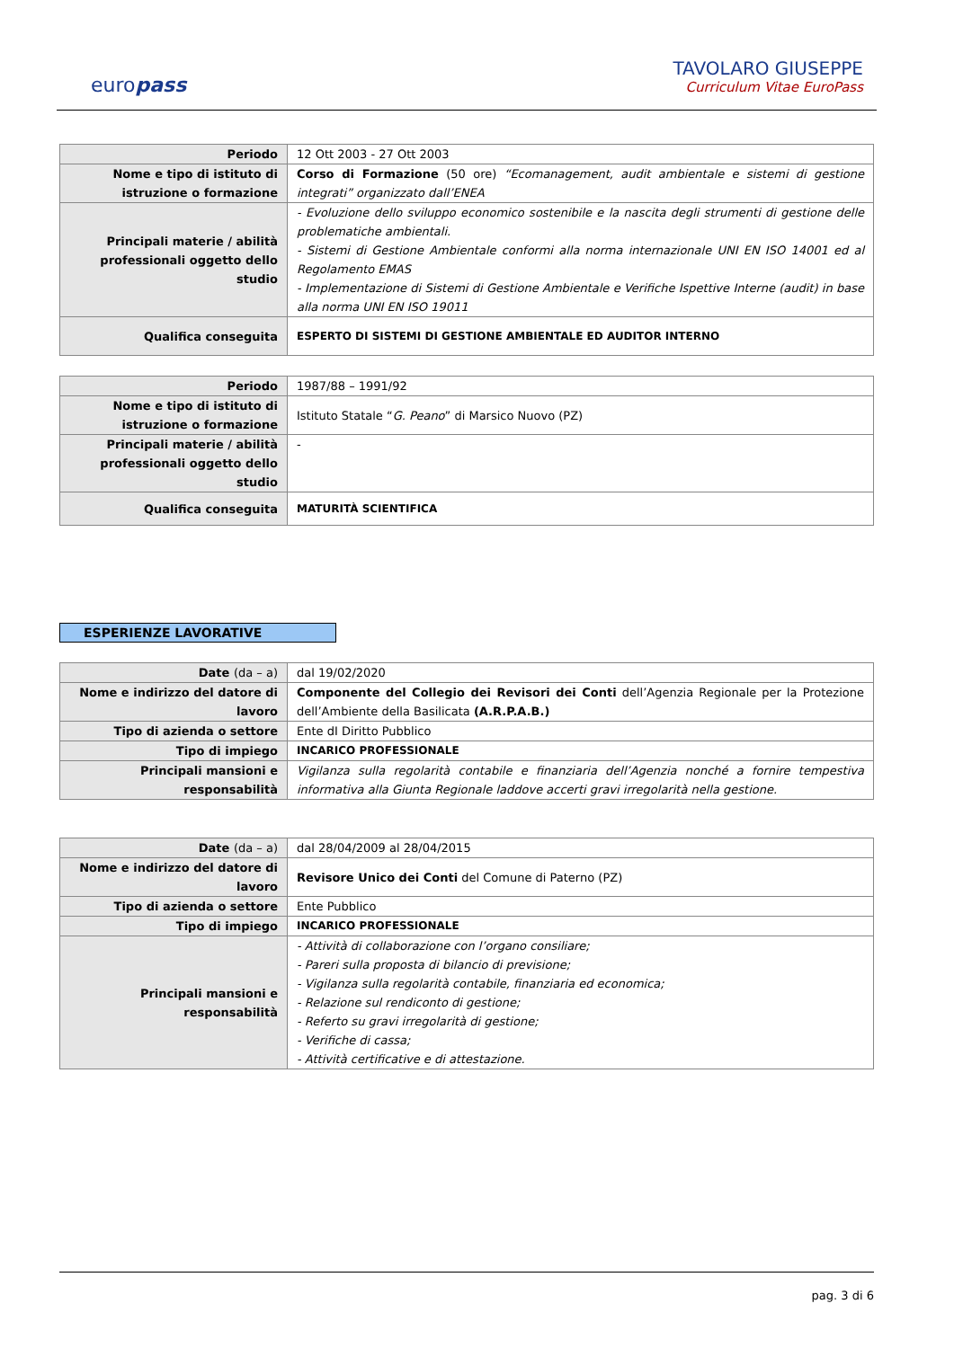europass
TAVOLARO GIUSEPPE
Curriculum Vitae EuroPass
| Periodo | 12 Ott 2003 - 27 Ott 2003 |
| Nome e tipo di istituto di istruzione o formazione | Corso di Formazione (50 ore) “Ecomanagement, audit ambientale e sistemi di gestione integrati” organizzato dall’ENEA |
| Principali materie / abilità professionali oggetto dello studio | - Evoluzione dello sviluppo economico sostenibile e la nascita degli strumenti di gestione delle problematiche ambientali. - Sistemi di Gestione Ambientale conformi alla norma internazionale UNI EN ISO 14001 ed al Regolamento EMAS - Implementazione di Sistemi di Gestione Ambientale e Verifiche Ispettive Interne (audit) in base alla norma UNI EN ISO 19011 |
| Qualifica conseguita | ESPERTO DI SISTEMI DI GESTIONE AMBIENTALE ED AUDITOR INTERNO |
| Periodo | 1987/88 – 1991/92 |
| Nome e tipo di istituto di istruzione o formazione | Istituto Statale “ G. Peano ” di Marsico Nuovo (PZ) |
| Principali materie / abilità professionali oggetto dello studio | - |
| Qualifica conseguita | MATURITÀ SCIENTIFICA |
ESPERIENZE LAVORATIVE
| Date (da – a) | dal 19/02/2020 |
| Nome e indirizzo del datore di lavoro | Componente del Collegio dei Revisori dei Conti dell’Agenzia Regionale per la Protezione dell’Ambiente della Basilicata (A.R.P.A.B.) |
| Tipo di azienda o settore | Ente dI Diritto Pubblico |
| Tipo di impiego | INCARICO PROFESSIONALE |
| Principali mansioni e responsabilità | Vigilanza sulla regolarità contabile e finanziaria dell’Agenzia nonché a fornire tempestiva informativa alla Giunta Regionale laddove accerti gravi irregolarità nella gestione. |
| Date (da – a) | dal 28/04/2009 al 28/04/2015 |
| Nome e indirizzo del datore di lavoro | Revisore Unico dei Conti del Comune di Paterno (PZ) |
| Tipo di azienda o settore | Ente Pubblico |
| Tipo di impiego | INCARICO PROFESSIONALE |
| Principali mansioni e responsabilità | - Attività di collaborazione con l’organo consiliare; - Pareri sulla proposta di bilancio di previsione; - Vigilanza sulla regolarità contabile, finanziaria ed economica; - Relazione sul rendiconto di gestione; - Referto su gravi irregolarità di gestione; - Verifiche di cassa; - Attività certificative e di attestazione. |
pag. 3 di 6